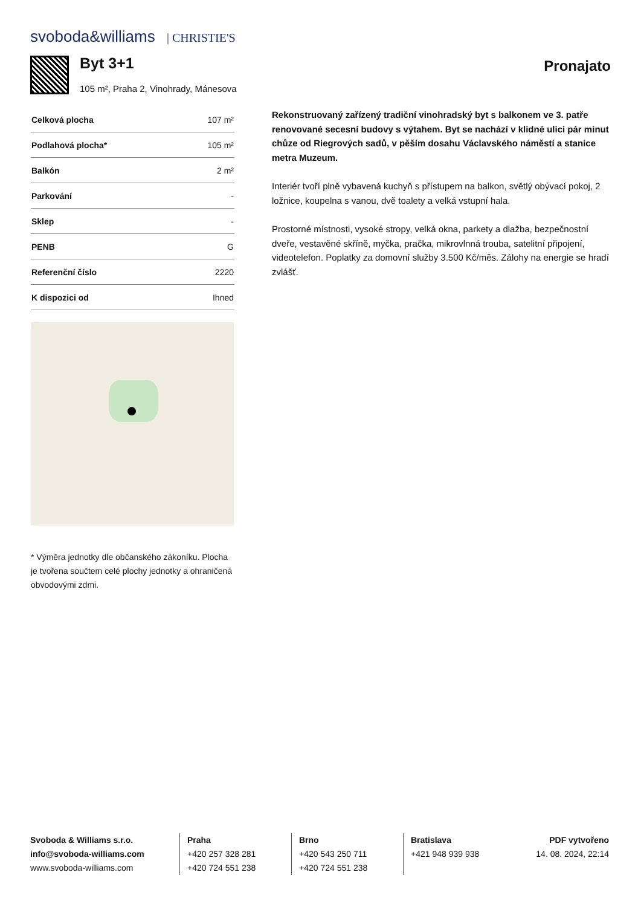svoboda&williams | CHRISTIE'S
Byt 3+1 Pronajato
105 m², Praha 2, Vinohrady, Mánesova
| Celková plocha | 107 m² |
| Podlahová plocha* | 105 m² |
| Balkón | 2 m² |
| Parkování | - |
| Sklep | - |
| PENB | G |
| Referenční číslo | 2220 |
| K dispozici od | Ihned |
* Výměra jednotky dle občanského zákoníku. Plocha je tvořena součtem celé plochy jednotky a ohraničená obvodovými zdmi.
Rekonstruovaný zařízený tradiční vinohradský byt s balkonem ve 3. patře renovované secesní budovy s výtahem. Byt se nachází v klidné ulici pár minut chůze od Riegrových sadů, v pěším dosahu Václavského náměstí a stanice metra Muzeum.
Interiér tvoří plně vybavená kuchyň s přístupem na balkon, světlý obývací pokoj, 2 ložnice, koupelna s vanou, dvě toalety a velká vstupní hala.
Prostorné místnosti, vysoké stropy, velká okna, parkety a dlažba, bezpečnostní dveře, vestavěné skříně, myčka, pračka, mikrovlnná trouba, satelitní připojení, videotelefon. Poplatky za domovní služby 3.500 Kč/měs. Zálohy na energie se hradí zvlášť.
Svoboda & Williams s.r.o.
info@svoboda-williams.com
www.svoboda-williams.com
Praha
+420 257 328 281
+420 724 551 238
Brno
+420 543 250 711
+420 724 551 238
Bratislava
+421 948 939 938
PDF vytvořeno
14. 08. 2024, 22:14